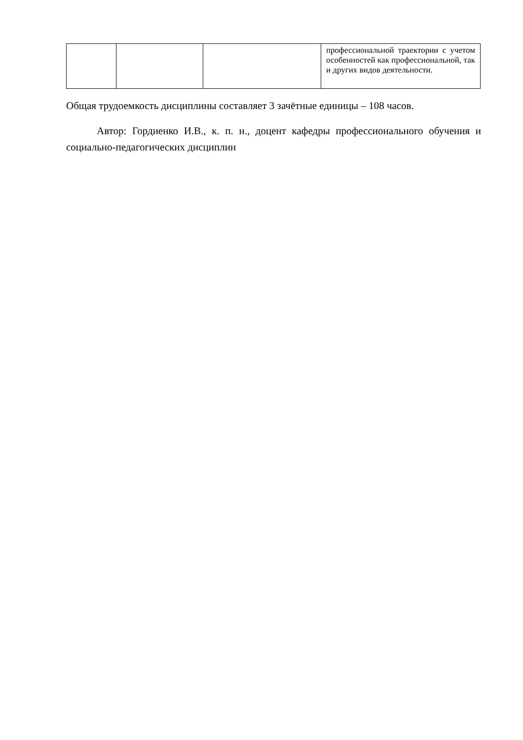| | | | профессиональной траектории с учетом особенностей как профессиональной, так и других видов деятельности. |
Общая трудоемкость дисциплины составляет 3 зачётные единицы – 108 часов.
Автор: Гордиенко И.В., к. п. н., доцент кафедры профессионального обучения и социально-педагогических дисциплин